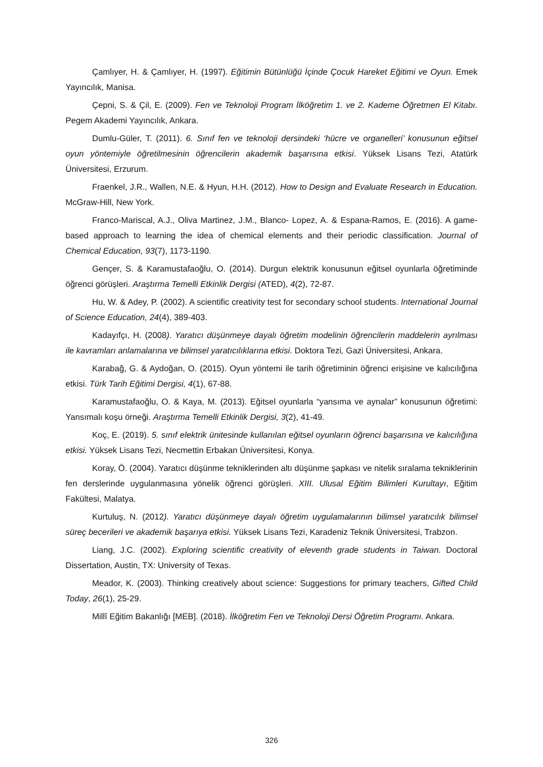Çamlıyer, H. & Çamlıyer, H. (1997). Eğitimin Bütünlüğü İçinde Çocuk Hareket Eğitimi ve Oyun. Emek Yayıncılık, Manisa.
Çepni, S. & Çil, E. (2009). Fen ve Teknoloji Program İlköğretim 1. ve 2. Kademe Öğretmen El Kitabı. Pegem Akademi Yayıncılık, Ankara.
Dumlu-Güler, T. (2011). 6. Sınıf fen ve teknoloji dersindeki ‘hücre ve organelleri’ konusunun eğitsel oyun yöntemiyle öğretilmesinin öğrencilerin akademik başarısına etkisi. Yüksek Lisans Tezi, Atatürk Üniversitesi, Erzurum.
Fraenkel, J.R., Wallen, N.E. & Hyun, H.H. (2012). How to Design and Evaluate Research in Education. McGraw-Hill, New York.
Franco-Mariscal, A.J., Oliva Martinez, J.M., Blanco- Lopez, A. & Espana-Ramos, E. (2016). A game- based approach to learning the idea of chemical elements and their periodic classification. Journal of Chemical Education, 93(7), 1173-1190.
Gençer, S. & Karamustafaoğlu, O. (2014). Durgun elektrik konusunun eğitsel oyunlarla öğretiminde öğrenci görüşleri. Araştırma Temelli Etkinlik Dergisi (ATED), 4(2), 72-87.
Hu, W. & Adey, P. (2002). A scientific creativity test for secondary school students. International Journal of Science Education, 24(4), 389-403.
Kadayıfçı, H. (2008). Yaratıcı düşünmeye dayalı öğretim modelinin öğrencilerin maddelerin ayrılması ile kavramları anlamalarına ve bilimsel yaratıcılıklarına etkisi. Doktora Tezi, Gazi Üniversitesi, Ankara.
Karabağ, G. & Aydoğan, O. (2015). Oyun yöntemi ile tarih öğretiminin öğrenci erişisine ve kalıcılığına etkisi. Türk Tarih Eğitimi Dergisi, 4(1), 67-88.
Karamustafaoğlu, O. & Kaya, M. (2013). Eğitsel oyunlarla “yansıma ve aynalar” konusunun öğretimi: Yansımalı koşu örneği. Araştırma Temelli Etkinlik Dergisi, 3(2), 41-49.
Koç, E. (2019). 5. sınıf elektrik ünitesinde kullanılan eğitsel oyunların öğrenci başarısına ve kalıcılığına etkisi. Yüksek Lisans Tezi, Necmettin Erbakan Üniversitesi, Konya.
Koray, Ö. (2004). Yaratıcı düşünme tekniklerinden altı düşünme şapkası ve nitelik sıralama tekniklerinin fen derslerinde uygulanmasına yönelik öğrenci görüşleri. XIII. Ulusal Eğitim Bilimleri Kurultayı, Eğitim Fakültesi, Malatya.
Kurtuluş, N. (2012). Yaratıcı düşünmeye dayalı öğretim uygulamalarının bilimsel yaratıcılık bilimsel süreç becerileri ve akademik başarıya etkisi. Yüksek Lisans Tezi, Karadeniz Teknik Üniversitesi, Trabzon.
Liang, J.C. (2002). Exploring scientific creativity of eleventh grade students in Taiwan. Doctoral Dissertation, Austin, TX: University of Texas.
Meador, K. (2003). Thinking creatively about science: Suggestions for primary teachers, Gifted Child Today, 26(1), 25-29.
Millî Eğitim Bakanlığı [MEB]. (2018). İlköğretim Fen ve Teknoloji Dersi Öğretim Programı. Ankara.
326